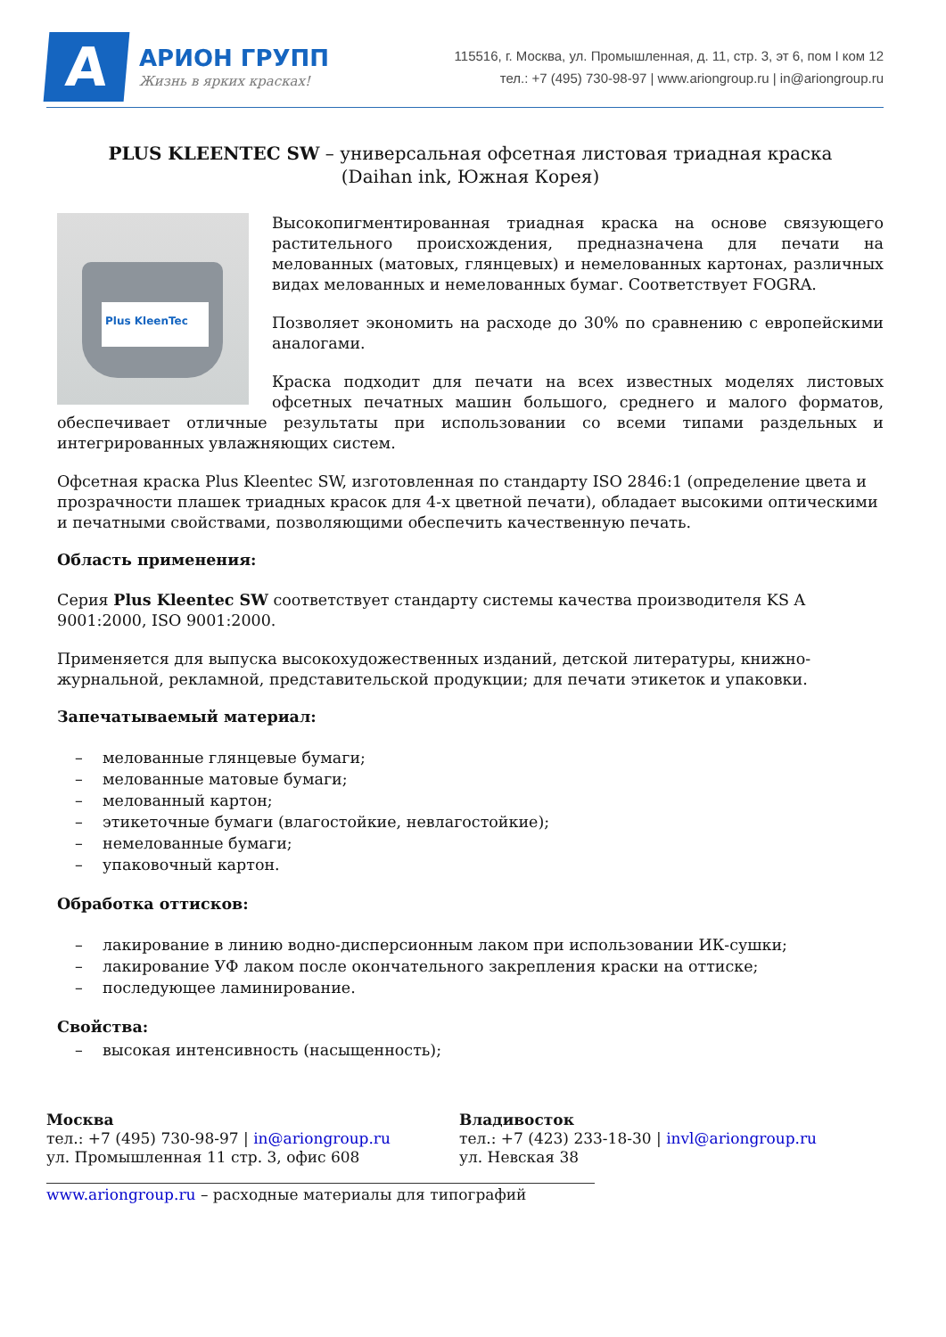А
АРИОН ГРУПП
Жизнь в ярких красках!
115516, г. Москва, ул. Промышленная, д. 11, стр. 3, эт 6, пом I ком 12
тел.: +7 (495) 730-98-97 | www.ariongroup.ru | in@ariongroup.ru
PLUS KLEENTEC SW – универсальная офсетная листовая триадная краска
(Daihan ink, Южная Корея)
Plus KleenTec
Высокопигментированная триадная краска на основе связующего растительного происхождения, предназначена для печати на мелованных (матовых, глянцевых) и немелованных картонах, различных видах мелованных и немелованных бумаг. Соответствует FOGRA.
Позволяет экономить на расходе до 30% по сравнению с европейскими аналогами.
Краска подходит для печати на всех известных моделях листовых офсетных печатных машин большого, среднего и малого форматов, обеспечивает отличные результаты при использовании со всеми типами раздельных и интегрированных увлажняющих систем.
Офсетная краска Plus Kleentec SW, изготовленная по стандарту ISO 2846:1 (определение цвета и прозрачности плашек триадных красок для 4-х цветной печати), обладает высокими оптическими и печатными свойствами, позволяющими обеспечить качественную печать.
Область применения:
Серия Plus Kleentec SW соответствует стандарту системы качества производителя KS A 9001:2000, ISO 9001:2000.
Применяется для выпуска высокохудожественных изданий, детской литературы, книжно-журнальной, рекламной, представительской продукции; для печати этикеток и упаковки.
Запечатываемый материал:
– мелованные глянцевые бумаги;
– мелованные матовые бумаги;
– мелованный картон;
– этикеточные бумаги (влагостойкие, невлагостойкие);
– немелованные бумаги;
– упаковочный картон.
Обработка оттисков:
– лакирование в линию водно-дисперсионным лаком при использовании ИК-сушки;
– лакирование УФ лаком после окончательного закрепления краски на оттиске;
– последующее ламинирование.
Свойства:
– высокая интенсивность (насыщенность);
Москва
тел.: +7 (495) 730-98-97 | in@ariongroup.ru
ул. Промышленная 11 стр. 3, офис 608
Владивосток
тел.: +7 (423) 233-18-30 | invl@ariongroup.ru
ул. Невская 38
www.ariongroup.ru – расходные материалы для типографий